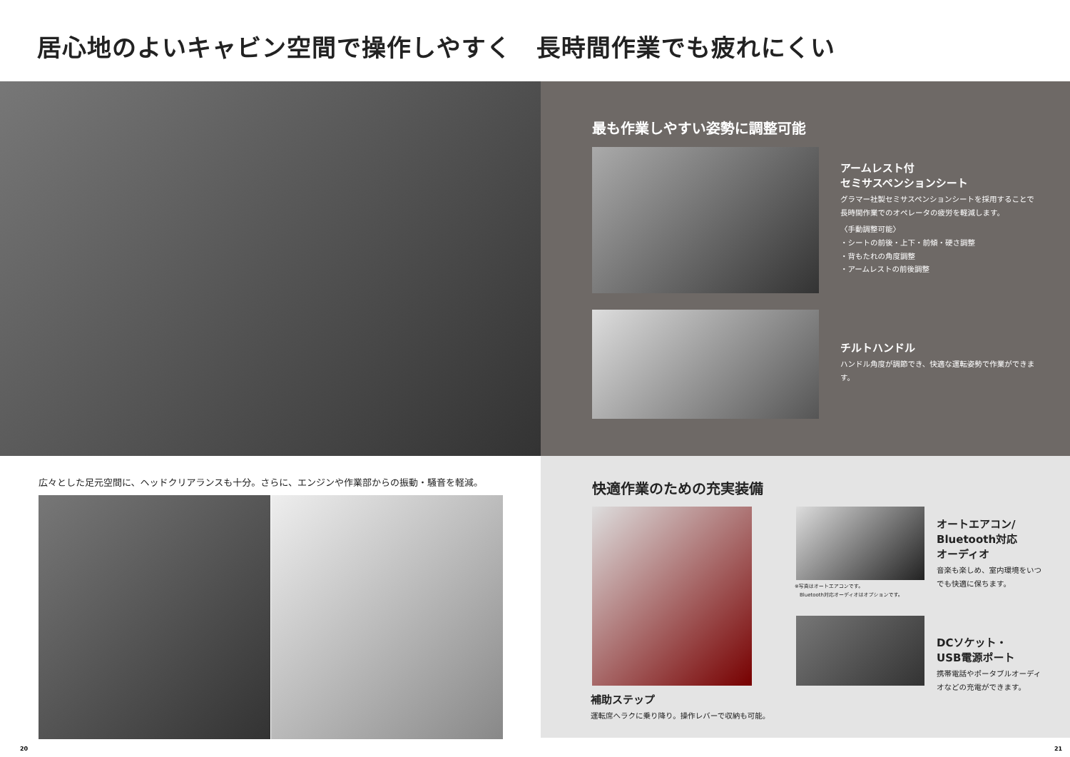居心地のよいキャビン空間で操作しやすく　長時間作業でも疲れにくい
最も作業しやすい姿勢に調整可能
アームレスト付
セミサスペンションシート
グラマー社製セミサスペンションシートを採用することで長時間作業でのオペレータの疲労を軽減します。
〈手動調整可能〉
・シートの前後・上下・前傾・硬さ調整
・背もたれの角度調整
・アームレストの前後調整
チルトハンドル
ハンドル角度が調節でき、快適な運転姿勢で作業ができます。
広々とした足元空間に、ヘッドクリアランスも十分。さらに、エンジンや作業部からの振動・騒音を軽減。
快適作業のための充実装備
補助ステップ
運転席へラクに乗り降り。操作レバーで収納も可能。
※写真はオートエアコンです。
　Bluetooth対応オーディオはオプションです。
オートエアコン/
Bluetooth対応
オーディオ
音楽も楽しめ、室内環境をいつでも快適に保ちます。
DCソケット・
USB電源ポート
携帯電話やポータブルオーディオなどの充電ができます。
20 21